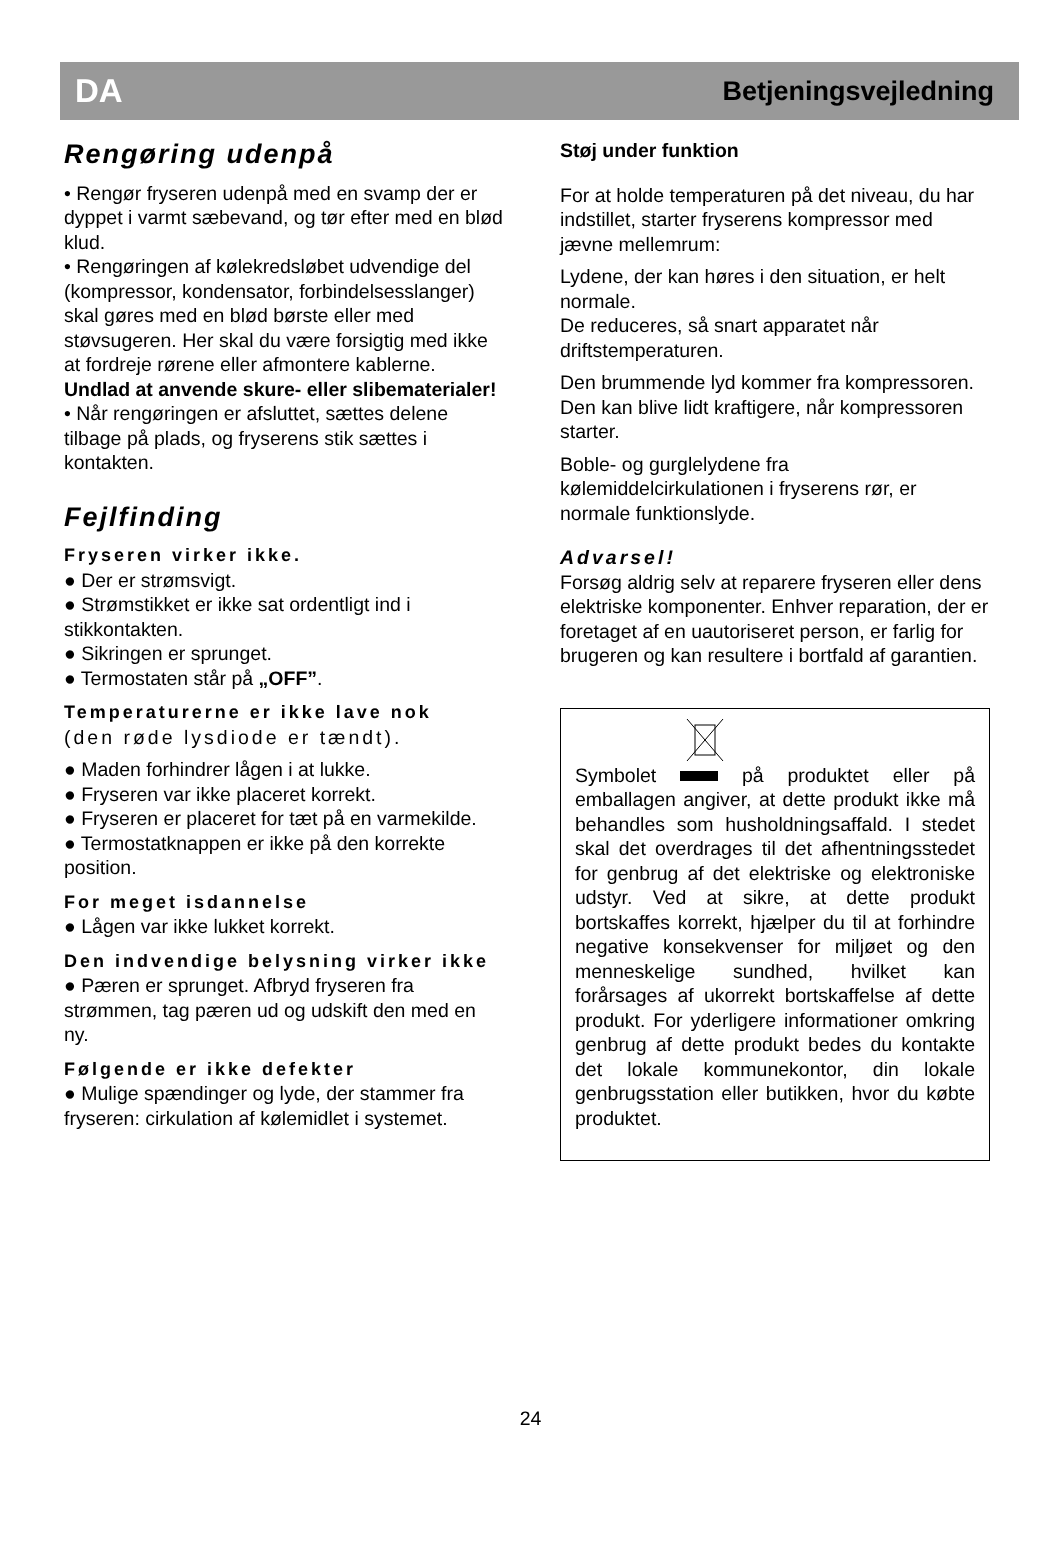DA Betjeningsvejledning
Rengøring udenpå
• Rengør fryseren udenpå med en svamp der er dyppet i varmt sæbevand, og tør efter med en blød klud.
• Rengøringen af kølekredsløbet udvendige del (kompressor, kondensator, forbindelsesslanger) skal gøres med en blød børste eller med støvsugeren. Her skal du være forsigtig med ikke at fordreje rørene eller afmontere kablerne.
Undlad at anvende skure- eller slibematerialer!
• Når rengøringen er afsluttet, sættes delene tilbage på plads, og fryserens stik sættes i kontakten.
Fejlfinding
Fryseren virker ikke.
● Der er strømsvigt.
● Strømstikket er ikke sat ordentligt ind i stikkontakten.
● Sikringen er sprunget.
● Termostaten står på „OFF”.
Temperaturerne er ikke lave nok
(den røde lysdiode er tændt).
● Maden forhindrer lågen i at lukke.
● Fryseren var ikke placeret korrekt.
● Fryseren er placeret for tæt på en varmekilde.
● Termostatknappen er ikke på den korrekte position.
For meget isdannelse
● Lågen var ikke lukket korrekt.
Den indvendige belysning virker ikke
● Pæren er sprunget. Afbryd fryseren fra strømmen, tag pæren ud og udskift den med en ny.
Følgende er ikke defekter
● Mulige spændinger og lyde, der stammer fra fryseren: cirkulation af kølemidlet i systemet.
Støj under funktion
For at holde temperaturen på det niveau, du har indstillet, starter fryserens kompressor med jævne mellemrum:
Lydene, der kan høres i den situation, er helt normale.
De reduceres, så snart apparatet når driftstemperaturen.
Den brummende lyd kommer fra kompressoren. Den kan blive lidt kraftigere, når kompressoren starter.
Boble- og gurglelydene fra kølemiddelcirkulationen i fryserens rør, er normale funktionslyde.
Advarsel!
Forsøg aldrig selv at reparere fryseren eller dens elektriske komponenter. Enhver reparation, der er foretaget af en uautoriseret person, er farlig for brugeren og kan resultere i bortfald af garantien.
Symbolet på produktet eller på emballagen angiver, at dette produkt ikke må behandles som husholdningsaffald. I stedet skal det overdrages til det afhentningsstedet for genbrug af det elektriske og elektroniske udstyr. Ved at sikre, at dette produkt bortskaffes korrekt, hjælper du til at forhindre negative konsekvenser for miljøet og den menneskelige sundhed, hvilket kan forårsages af ukorrekt bortskaffelse af dette produkt. For yderligere informationer omkring genbrug af dette produkt bedes du kontakte det lokale kommunekontor, din lokale genbrugsstation eller butikken, hvor du købte produktet.
24